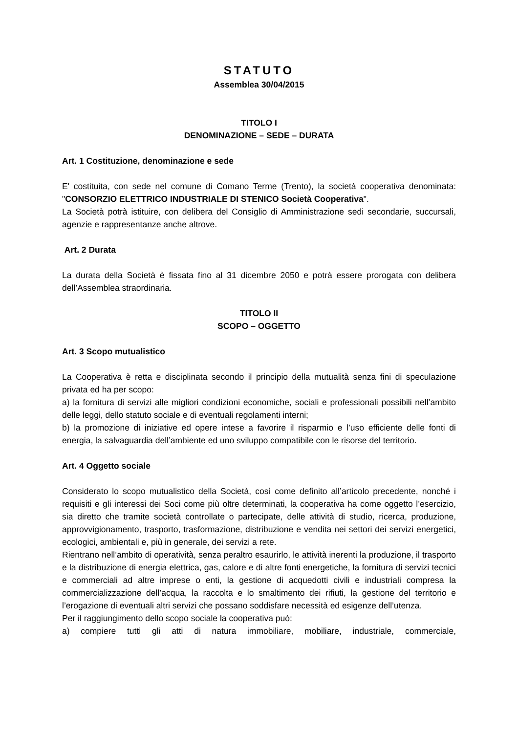STATUTO
Assemblea 30/04/2015
TITOLO I
DENOMINAZIONE – SEDE – DURATA
Art. 1 Costituzione, denominazione e sede
E' costituita, con sede nel comune di Comano Terme (Trento), la società cooperativa denominata: "CONSORZIO ELETTRICO INDUSTRIALE DI STENICO Società Cooperativa".
La Società potrà istituire, con delibera del Consiglio di Amministrazione sedi secondarie, succursali, agenzie e rappresentanze anche altrove.
Art. 2 Durata
La durata della Società è fissata fino al 31 dicembre 2050 e potrà essere prorogata con delibera dell’Assemblea straordinaria.
TITOLO II
SCOPO – OGGETTO
Art. 3 Scopo mutualistico
La Cooperativa è retta e disciplinata secondo il principio della mutualità senza fini di speculazione privata ed ha per scopo:
a) la fornitura di servizi alle migliori condizioni economiche, sociali e professionali possibili nell’ambito delle leggi, dello statuto sociale e di eventuali regolamenti interni;
b) la promozione di iniziative ed opere intese a favorire il risparmio e l’uso efficiente delle fonti di energia, la salvaguardia dell’ambiente ed uno sviluppo compatibile con le risorse del territorio.
Art. 4 Oggetto sociale
Considerato lo scopo mutualistico della Società, così come definito all’articolo precedente, nonché i requisiti e gli interessi dei Soci come più oltre determinati, la cooperativa ha come oggetto l’esercizio, sia diretto che tramite società controllate o partecipate, delle attività di studio, ricerca, produzione, approvvigionamento, trasporto, trasformazione, distribuzione e vendita nei settori dei servizi energetici, ecologici, ambientali e, più in generale, dei servizi a rete.
Rientrano nell’ambito di operatività, senza peraltro esaurirlo, le attività inerenti la produzione, il trasporto e la distribuzione di energia elettrica, gas, calore e di altre fonti energetiche, la fornitura di servizi tecnici e commerciali ad altre imprese o enti, la gestione di acquedotti civili e industriali compresa la commercializzazione dell’acqua, la raccolta e lo smaltimento dei rifiuti, la gestione del territorio e l’erogazione di eventuali altri servizi che possano soddisfare necessità ed esigenze dell’utenza.
Per il raggiungimento dello scopo sociale la cooperativa può:
a) compiere tutti gli atti di natura immobiliare, mobiliare, industriale, commerciale,